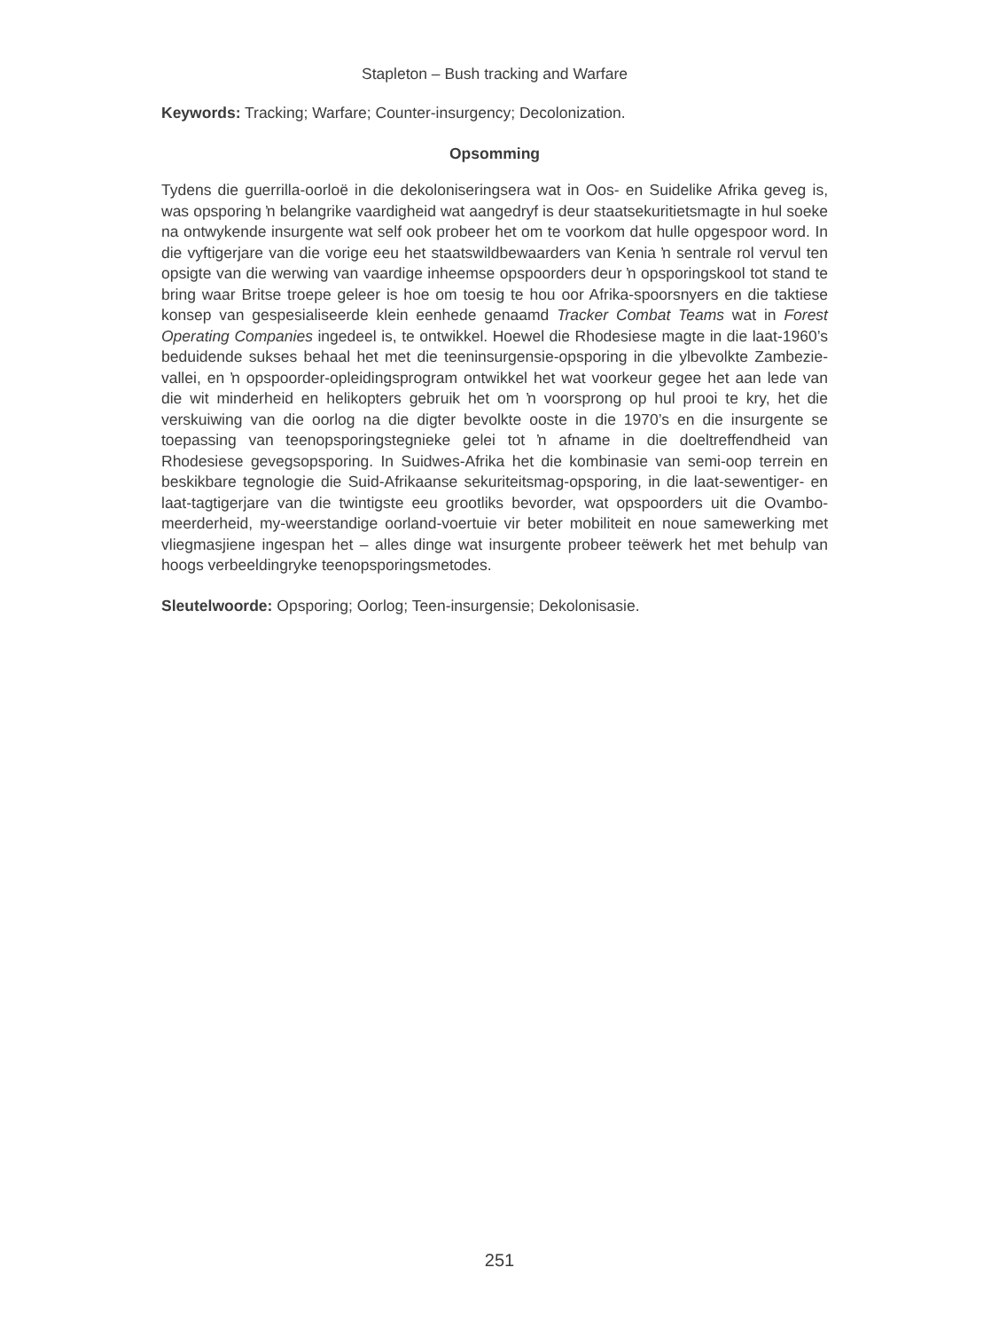Stapleton – Bush tracking and Warfare
Keywords: Tracking; Warfare; Counter-insurgency; Decolonization.
Opsomming
Tydens die guerrilla-oorloë in die dekoloniseringsera wat in Oos- en Suidelike Afrika geveg is, was opsporing ŉ belangrike vaardigheid wat aangedryf is deur staatsekuritietsmagte in hul soeke na ontwykende insurgente wat self ook probeer het om te voorkom dat hulle opgespoor word. In die vyftigerjare van die vorige eeu het staatswildbewaarders van Kenia ŉ sentrale rol vervul ten opsigte van die werwing van vaardige inheemse opspoorders deur ŉ opsporingskool tot stand te bring waar Britse troepe geleer is hoe om toesig te hou oor Afrika-spoorsnyers en die taktiese konsep van gespesialiseerde klein eenhede genaamd Tracker Combat Teams wat in Forest Operating Companies ingedeel is, te ontwikkel. Hoewel die Rhodesiese magte in die laat-1960’s beduidende sukses behaal het met die teeninsurgensie-opsporing in die ylbevolkte Zambezie-vallei, en ŉ opspoorder-opleidingsprogram ontwikkel het wat voorkeur gegee het aan lede van die wit minderheid en helikopters gebruik het om ŉ voorsprong op hul prooi te kry, het die verskuiwing van die oorlog na die digter bevolkte ooste in die 1970’s en die insurgente se toepassing van teenopsporingstegnieke gelei tot ŉ afname in die doeltreffendheid van Rhodesiese gevegsopsporing. In Suidwes-Afrika het die kombinasie van semi-oop terrein en beskikbare tegnologie die Suid-Afrikaanse sekuriteitsmag-opsporing, in die laat-sewentiger- en laat-tagtigerjare van die twintigste eeu grootliks bevorder, wat opspoorders uit die Ovambo-meerderheid, my-weerstandige oorland-voertuie vir beter mobiliteit en noue samewerking met vliegmasjiene ingespan het – alles dinge wat insurgente probeer teëwerk het met behulp van hoogs verbeeldingryke teenopsporingsmetodes.
Sleutelwoorde: Opsporing; Oorlog; Teen-insurgensie; Dekolonisasie.
251